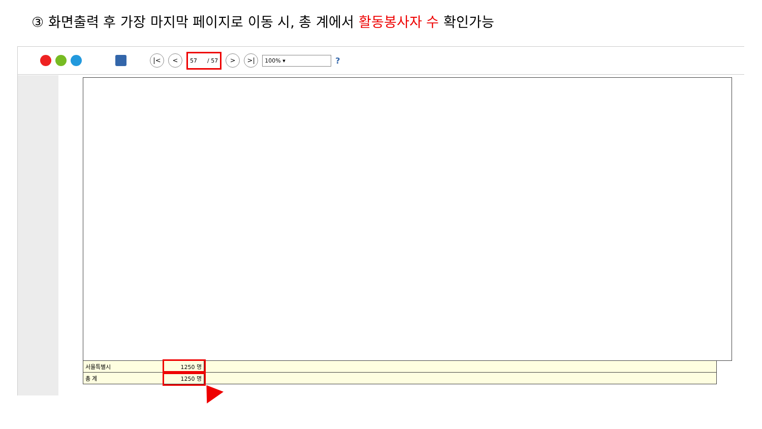③ 화면출력 후 가장 마지막 페이지로 이동 시, 총 계에서 활동봉사자 수 확인가능
|< < 57 / 57 > >| 100% ▾?
| 서울특별시 | 1250 명 | |
| 총 계 | 1250 명 | |